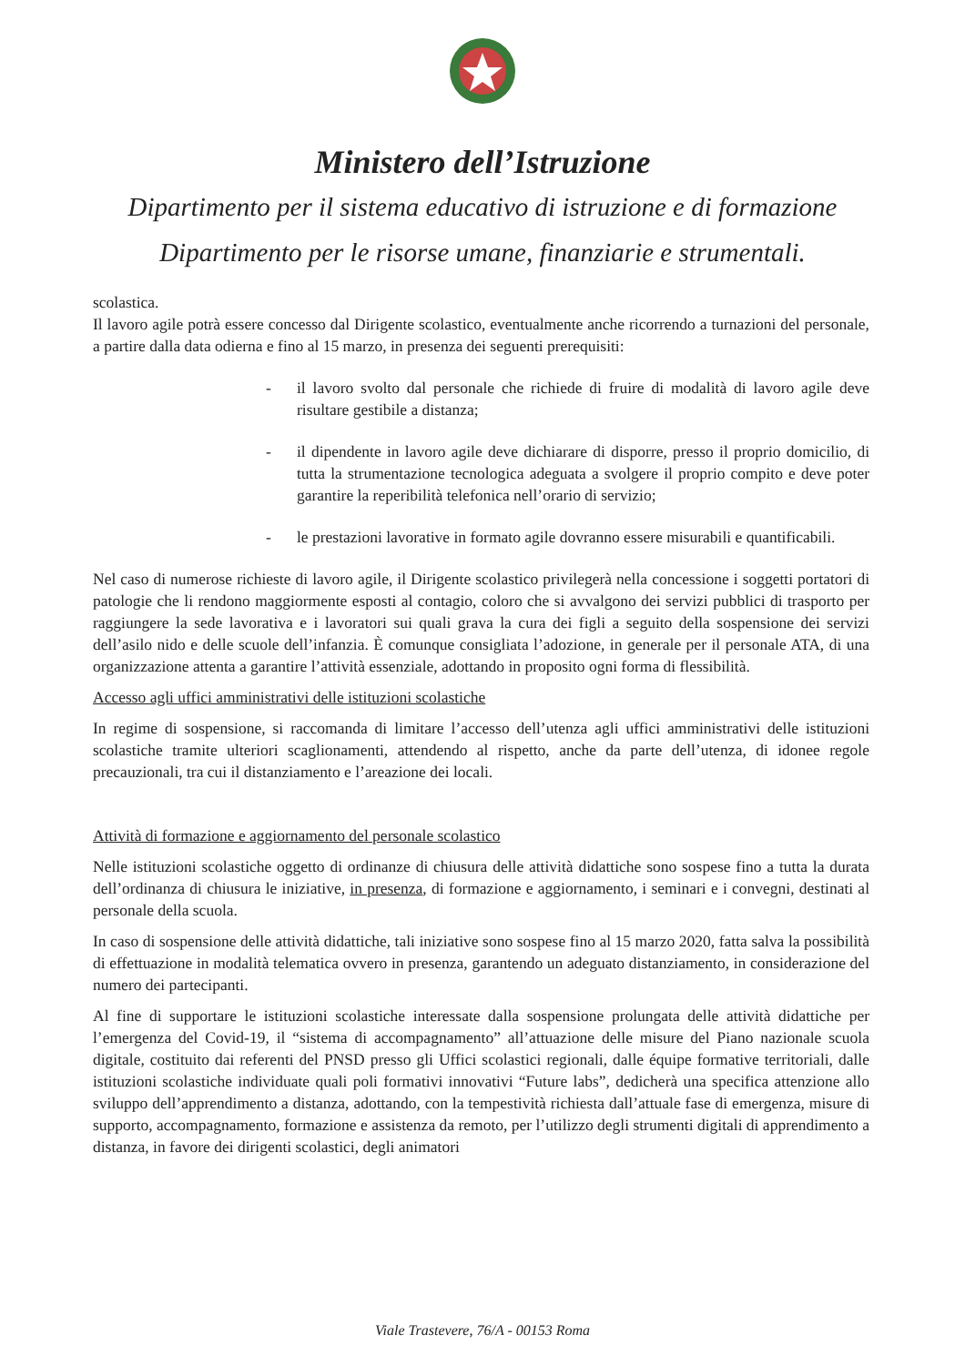Ministero dell’Istruzione
Dipartimento per il sistema educativo di istruzione e di formazione
Dipartimento per le risorse umane, finanziarie e strumentali.
scolastica.
Il lavoro agile potrà essere concesso dal Dirigente scolastico, eventualmente anche ricorrendo a turnazioni del personale, a partire dalla data odierna e fino al 15 marzo, in presenza dei seguenti prerequisiti:
- il lavoro svolto dal personale che richiede di fruire di modalità di lavoro agile deve risultare gestibile a distanza;
- il dipendente in lavoro agile deve dichiarare di disporre, presso il proprio domicilio, di tutta la strumentazione tecnologica adeguata a svolgere il proprio compito e deve poter garantire la reperibilità telefonica nell’orario di servizio;
- le prestazioni lavorative in formato agile dovranno essere misurabili e quantificabili.
Nel caso di numerose richieste di lavoro agile, il Dirigente scolastico privilegerà nella concessione i soggetti portatori di patologie che li rendono maggiormente esposti al contagio, coloro che si avvalgono dei servizi pubblici di trasporto per raggiungere la sede lavorativa e i lavoratori sui quali grava la cura dei figli a seguito della sospensione dei servizi dell’asilo nido e delle scuole dell’infanzia. È comunque consigliata l’adozione, in generale per il personale ATA, di una organizzazione attenta a garantire l’attività essenziale, adottando in proposito ogni forma di flessibilità.
Accesso agli uffici amministrativi delle istituzioni scolastiche
In regime di sospensione, si raccomanda di limitare l’accesso dell’utenza agli uffici amministrativi delle istituzioni scolastiche tramite ulteriori scaglionamenti, attendendo al rispetto, anche da parte dell’utenza, di idonee regole precauzionali, tra cui il distanziamento e l’areazione dei locali.
Attività di formazione e aggiornamento del personale scolastico
Nelle istituzioni scolastiche oggetto di ordinanze di chiusura delle attività didattiche sono sospese fino a tutta la durata dell’ordinanza di chiusura le iniziative, in presenza, di formazione e aggiornamento, i seminari e i convegni, destinati al personale della scuola.
In caso di sospensione delle attività didattiche, tali iniziative sono sospese fino al 15 marzo 2020, fatta salva la possibilità di effettuazione in modalità telematica ovvero in presenza, garantendo un adeguato distanziamento, in considerazione del numero dei partecipanti.
Al fine di supportare le istituzioni scolastiche interessate dalla sospensione prolungata delle attività didattiche per l’emergenza del Covid-19, il “sistema di accompagnamento” all’attuazione delle misure del Piano nazionale scuola digitale, costituito dai referenti del PNSD presso gli Uffici scolastici regionali, dalle équipe formative territoriali, dalle istituzioni scolastiche individuate quali poli formativi innovativi “Future labs”, dedicherà una specifica attenzione allo sviluppo dell’apprendimento a distanza, adottando, con la tempestività richiesta dall’attuale fase di emergenza, misure di supporto, accompagnamento, formazione e assistenza da remoto, per l’utilizzo degli strumenti digitali di apprendimento a distanza, in favore dei dirigenti scolastici, degli animatori
Viale Trastevere, 76/A - 00153 Roma